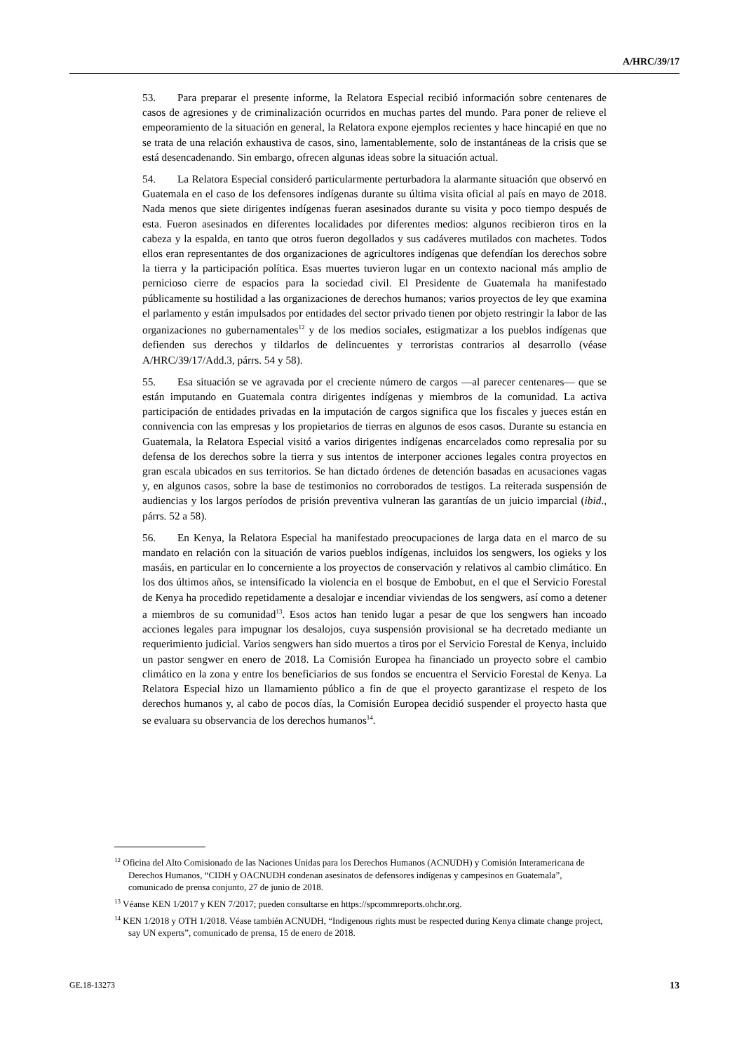A/HRC/39/17
53. Para preparar el presente informe, la Relatora Especial recibió información sobre centenares de casos de agresiones y de criminalización ocurridos en muchas partes del mundo. Para poner de relieve el empeoramiento de la situación en general, la Relatora expone ejemplos recientes y hace hincapié en que no se trata de una relación exhaustiva de casos, sino, lamentablemente, solo de instantáneas de la crisis que se está desencadenando. Sin embargo, ofrecen algunas ideas sobre la situación actual.
54. La Relatora Especial consideró particularmente perturbadora la alarmante situación que observó en Guatemala en el caso de los defensores indígenas durante su última visita oficial al país en mayo de 2018. Nada menos que siete dirigentes indígenas fueran asesinados durante su visita y poco tiempo después de esta. Fueron asesinados en diferentes localidades por diferentes medios: algunos recibieron tiros en la cabeza y la espalda, en tanto que otros fueron degollados y sus cadáveres mutilados con machetes. Todos ellos eran representantes de dos organizaciones de agricultores indígenas que defendían los derechos sobre la tierra y la participación política. Esas muertes tuvieron lugar en un contexto nacional más amplio de pernicioso cierre de espacios para la sociedad civil. El Presidente de Guatemala ha manifestado públicamente su hostilidad a las organizaciones de derechos humanos; varios proyectos de ley que examina el parlamento y están impulsados por entidades del sector privado tienen por objeto restringir la labor de las organizaciones no gubernamentales<sup>12</sup> y de los medios sociales, estigmatizar a los pueblos indígenas que defienden sus derechos y tildarlos de delincuentes y terroristas contrarios al desarrollo (véase A/HRC/39/17/Add.3, párrs. 54 y 58).
55. Esa situación se ve agravada por el creciente número de cargos —al parecer centenares— que se están imputando en Guatemala contra dirigentes indígenas y miembros de la comunidad. La activa participación de entidades privadas en la imputación de cargos significa que los fiscales y jueces están en connivencia con las empresas y los propietarios de tierras en algunos de esos casos. Durante su estancia en Guatemala, la Relatora Especial visitó a varios dirigentes indígenas encarcelados como represalia por su defensa de los derechos sobre la tierra y sus intentos de interponer acciones legales contra proyectos en gran escala ubicados en sus territorios. Se han dictado órdenes de detención basadas en acusaciones vagas y, en algunos casos, sobre la base de testimonios no corroborados de testigos. La reiterada suspensión de audiencias y los largos períodos de prisión preventiva vulneran las garantías de un juicio imparcial (ibid., párrs. 52 a 58).
56. En Kenya, la Relatora Especial ha manifestado preocupaciones de larga data en el marco de su mandato en relación con la situación de varios pueblos indígenas, incluidos los sengwers, los ogieks y los masáis, en particular en lo concerniente a los proyectos de conservación y relativos al cambio climático. En los dos últimos años, se intensificado la violencia en el bosque de Embobut, en el que el Servicio Forestal de Kenya ha procedido repetidamente a desalojar e incendiar viviendas de los sengwers, así como a detener a miembros de su comunidad<sup>13</sup>. Esos actos han tenido lugar a pesar de que los sengwers han incoado acciones legales para impugnar los desalojos, cuya suspensión provisional se ha decretado mediante un requerimiento judicial. Varios sengwers han sido muertos a tiros por el Servicio Forestal de Kenya, incluido un pastor sengwer en enero de 2018. La Comisión Europea ha financiado un proyecto sobre el cambio climático en la zona y entre los beneficiarios de sus fondos se encuentra el Servicio Forestal de Kenya. La Relatora Especial hizo un llamamiento público a fin de que el proyecto garantizase el respeto de los derechos humanos y, al cabo de pocos días, la Comisión Europea decidió suspender el proyecto hasta que se evaluara su observancia de los derechos humanos<sup>14</sup>.
<sup>12</sup> Oficina del Alto Comisionado de las Naciones Unidas para los Derechos Humanos (ACNUDH) y Comisión Interamericana de Derechos Humanos, “CIDH y OACNUDH condenan asesinatos de defensores indígenas y campesinos en Guatemala”, comunicado de prensa conjunto, 27 de junio de 2018.
<sup>13</sup> Véanse KEN 1/2017 y KEN 7/2017; pueden consultarse en https://spcommreports.ohchr.org.
<sup>14</sup> KEN 1/2018 y OTH 1/2018. Véase también ACNUDH, “Indigenous rights must be respected during Kenya climate change project, say UN experts”, comunicado de prensa, 15 de enero de 2018.
GE.18-13273 13